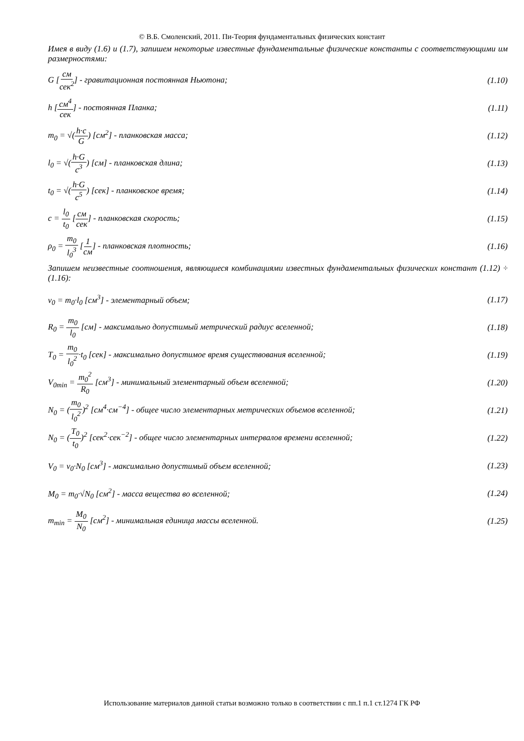© В.Б. Смоленский, 2011. Пи-Теория фундаментальных физических констант
Имея в виду (1.6) и (1.7), запишем некоторые известные фундаментальные физические константы с соответствующими им размерностями:
G [см сек<sup>2</sup>] - гравитационная постоянная Ньютона; (1.10)
h [см<sup>4</sup> сек] - постоянная Планка; (1.11)
m<sub>0</sub> = √(h·c G) [см<sup>2</sup>] - планковская масса; (1.12)
l<sub>0</sub> = √(h·G c<sup>3</sup>) [см] - планковская длина; (1.13)
t<sub>0</sub> = √(h·G c<sup>5</sup>) [сек] - планковское время; (1.14)
c = l<sub>0</sub> t<sub>0</sub> [см сек] - планковская скорость; (1.15)
ρ<sub>0</sub> = m<sub>0</sub> l<sub>0</sub><sup>3</sup> [1 см] - планковская плотность; (1.16)
Запишем неизвестные соотношения, являющиеся комбинациями известных фундаментальных физических констант (1.12) ÷ (1.16):
v<sub>0</sub> = m<sub>0</sub>·l<sub>0</sub> [см<sup>3</sup>] - элементарный объем; (1.17)
R<sub>0</sub> = m<sub>0</sub> l<sub>0</sub> [см] - максимально допустимый метрический радиус вселенной; (1.18)
T<sub>0</sub> = m<sub>0</sub> l<sub>0</sub><sup>2</sup>·t<sub>0</sub> [сек] - максимально допустимое время существования вселенной; (1.19)
V<sub>0min</sub> = m<sub>0</sub><sup>2</sup> R<sub>0</sub> [см<sup>3</sup>] - минимальный элементарный объем вселенной; (1.20)
N<sub>0</sub> = (m<sub>0</sub> l<sub>0</sub><sup>2</sup>)<sup>2</sup> [см<sup>4</sup>·см<sup>−4</sup>] - общее число элементарных метрических объемов вселенной; (1.21)
N<sub>0</sub> = (T<sub>0</sub> t<sub>0</sub>)<sup>2</sup> [сек<sup>2</sup>·сек<sup>−2</sup>] - общее число элементарных интервалов времени вселенной; (1.22)
V<sub>0</sub> = v<sub>0</sub>·N<sub>0</sub> [см<sup>3</sup>] - максимально допустимый объем вселенной; (1.23)
M<sub>0</sub> = m<sub>0</sub>·√N<sub>0</sub> [см<sup>2</sup>] - масса вещества во вселенной; (1.24)
m<sub>min</sub> = M<sub>0</sub> N<sub>0</sub> [см<sup>2</sup>] - минимальная единица массы вселенной. (1.25)
Использование материалов данной статьи возможно только в соответствии с пп.1 п.1 ст.1274 ГК РФ